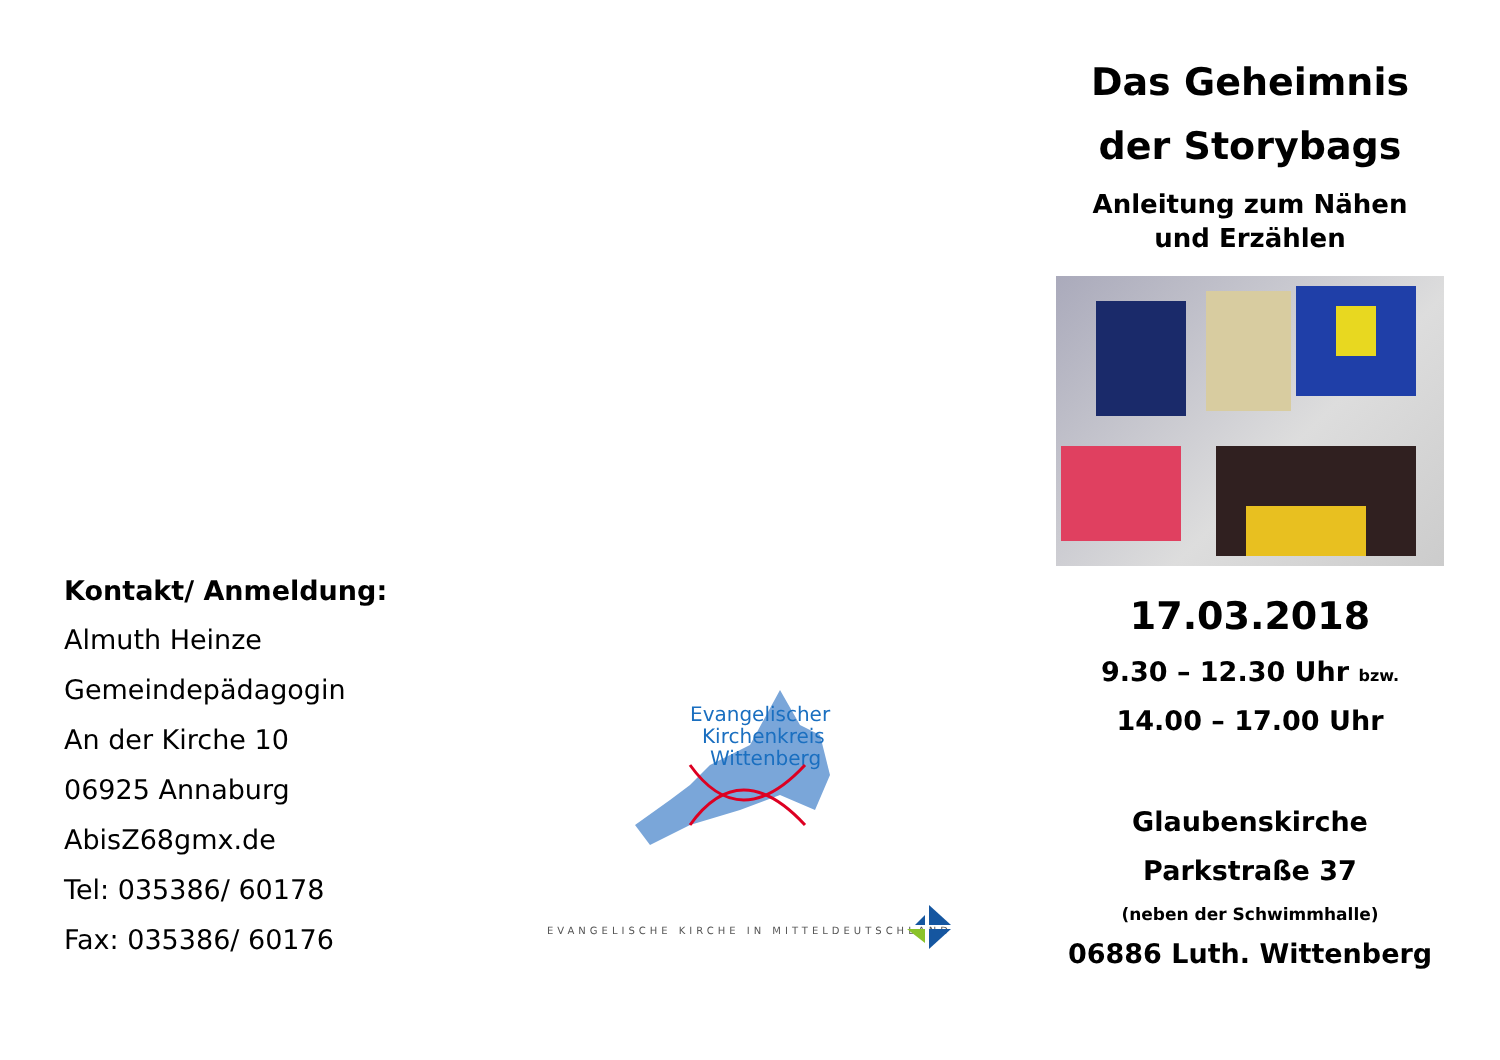Kontakt/ Anmeldung:
Almuth Heinze
Gemeindepädagogin
An der Kirche 10
06925 Annaburg
AbisZ68gmx.de
Tel: 035386/ 60178
Fax: 035386/ 60176
Evangelischer
Kirchenkreis
Wittenberg
EVANGELISCHE KIRCHE IN MITTELDEUTSCHLAND
Das Geheimnis
der Storybags
Anleitung zum Nähen
und Erzählen
17.03.2018
9.30 – 12.30 Uhr bzw.
14.00 – 17.00 Uhr
Glaubenskirche
Parkstraße 37
(neben der Schwimmhalle)
06886 Luth. Wittenberg